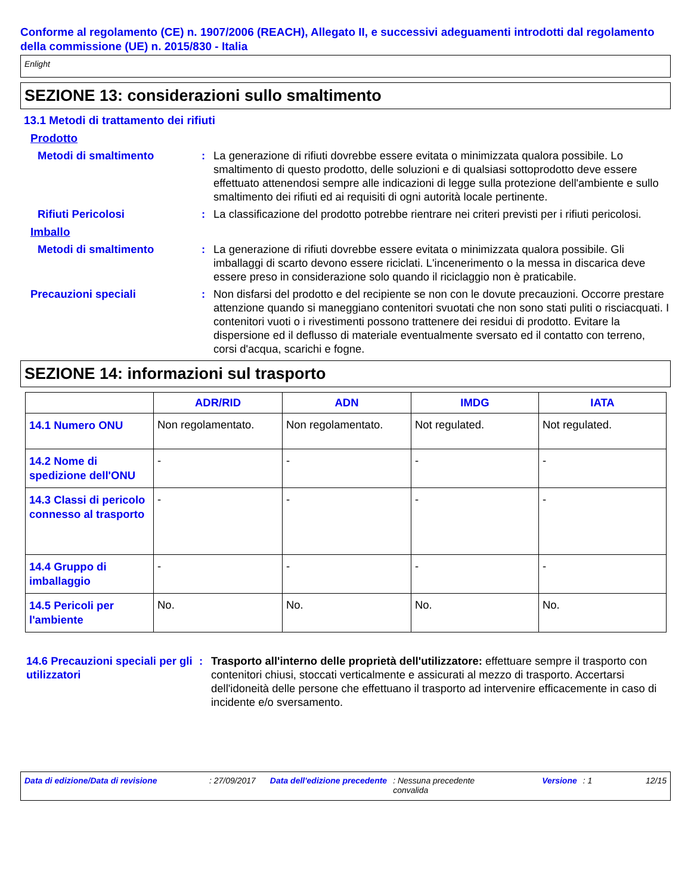Conforme al regolamento (CE) n. 1907/2006 (REACH), Allegato II, e successivi adeguamenti introdotti dal regolamento della commissione (UE) n. 2015/830 - Italia
Enlight
SEZIONE 13: considerazioni sullo smaltimento
13.1 Metodi di trattamento dei rifiuti
Prodotto
Metodi di smaltimento : La generazione di rifiuti dovrebbe essere evitata o minimizzata qualora possibile. Lo smaltimento di questo prodotto, delle soluzioni e di qualsiasi sottoprodotto deve essere effettuato attenendosi sempre alle indicazioni di legge sulla protezione dell'ambiente e sullo smaltimento dei rifiuti ed ai requisiti di ogni autorità locale pertinente.
Rifiuti Pericolosi : La classificazione del prodotto potrebbe rientrare nei criteri previsti per i rifiuti pericolosi.
Imballo
Metodi di smaltimento : La generazione di rifiuti dovrebbe essere evitata o minimizzata qualora possibile. Gli imballaggi di scarto devono essere riciclati. L'incenerimento o la messa in discarica deve essere preso in considerazione solo quando il riciclaggio non è praticabile.
Precauzioni speciali : Non disfarsi del prodotto e del recipiente se non con le dovute precauzioni. Occorre prestare attenzione quando si maneggiano contenitori svuotati che non sono stati puliti o risciacquati. I contenitori vuoti o i rivestimenti possono trattenere dei residui di prodotto. Evitare la dispersione ed il deflusso di materiale eventualmente sversato ed il contatto con terreno, corsi d'acqua, scarichi e fogne.
SEZIONE 14: informazioni sul trasporto
| | ADR/RID | ADN | IMDG | IATA |
| --- | --- | --- | --- | --- |
| 14.1 Numero ONU | Non regolamentato. | Non regolamentato. | Not regulated. | Not regulated. |
| 14.2 Nome di spedizione dell'ONU | - | - | - | - |
| 14.3 Classi di pericolo connesso al trasporto | - | - | - | - |
| 14.4 Gruppo di imballaggio | - | - | - | - |
| 14.5 Pericoli per l'ambiente | No. | No. | No. | No. |
14.6 Precauzioni speciali per gli utilizzatori
: Trasporto all'interno delle proprietà dell'utilizzatore: effettuare sempre il trasporto con contenitori chiusi, stoccati verticalmente e assicurati al mezzo di trasporto. Accertarsi dell'idoneità delle persone che effettuano il trasporto ad intervenire efficacemente in caso di incidente e/o sversamento.
Data di edizione/Data di revisione: 27/09/2017 Data dell'edizione precedente: Nessuna precedente convalida Versione: 1 12/15